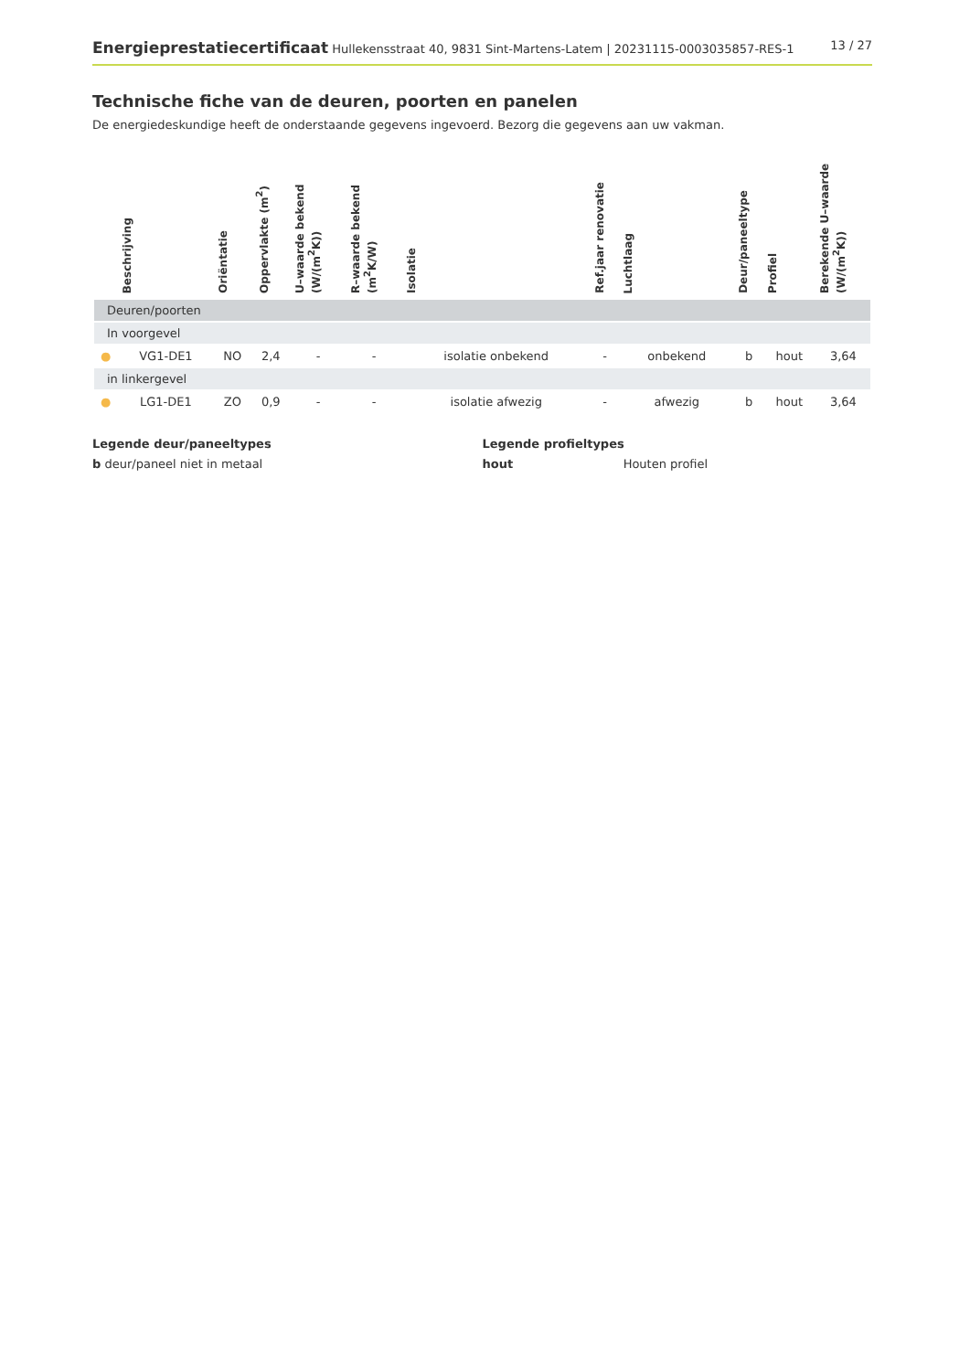Energieprestatiecertificaat Hullekensstraat 40, 9831 Sint-Martens-Latem | 20231115-0003035857-RES-1
13 / 27
Technische fiche van de deuren, poorten en panelen
De energiedeskundige heeft de onderstaande gegevens ingevoerd. Bezorg die gegevens aan uw vakman.
| | Beschrijving | Oriëntatie | Oppervlakte (m<sup>2</sup>) | U–waarde bekend (W/(m<sup>2</sup>K)) | R–waarde bekend (m<sup>2</sup>K/W) | Isolatie | Ref.jaar renovatie | Luchtlaag | Deur/paneeltype | Profiel | Berekende U–waarde (W/(m<sup>2</sup>K)) |
| --- | --- | --- | --- | --- | --- | --- | --- | --- | --- | --- | --- |
| Deuren/poorten | | | | | | | | | | | |
| In voorgevel | | | | | | | | | | | |
| ● | VG1-DE1 | NO | 2,4 | - | - | isolatie onbekend | - | onbekend | b | hout | 3,64 |
| in linkergevel | | | | | | | | | | | |
| ● | LG1-DE1 | ZO | 0,9 | - | - | isolatie afwezig | - | afwezig | b | hout | 3,64 |
Legende deur/paneeltypes
b deur/paneel niet in metaal
Legende profieltypes
hout Houten profiel